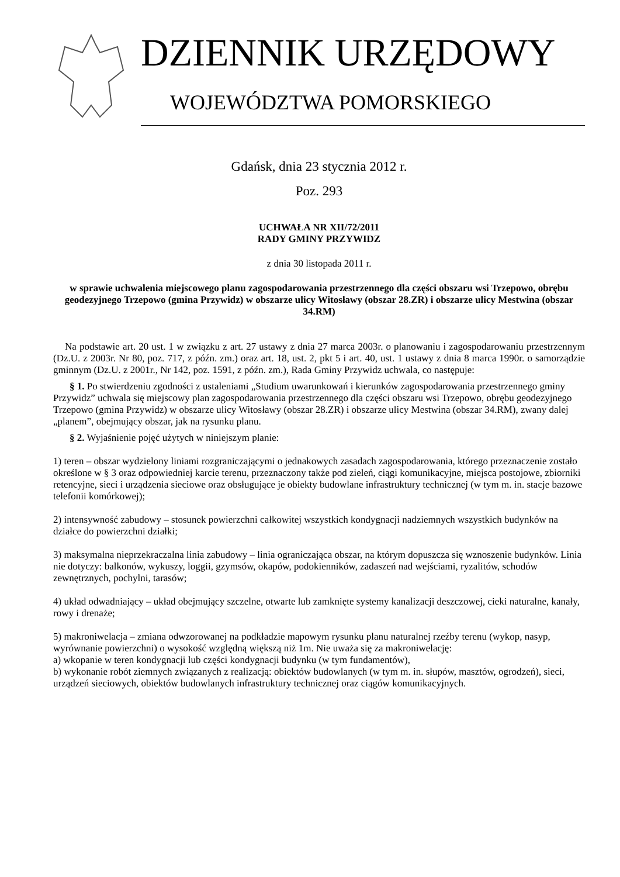DZIENNIK URZĘDOWY
WOJEWÓDZTWA POMORSKIEGO
Gdańsk, dnia 23 stycznia 2012 r.
Poz. 293
UCHWAŁA NR XII/72/2011
RADY GMINY PRZYWIDZ
z dnia 30 listopada 2011 r.
w sprawie uchwalenia miejscowego planu zagospodarowania przestrzennego dla części obszaru wsi Trzepowo, obrębu geodezyjnego Trzepowo (gmina Przywidz) w obszarze ulicy Witosławy (obszar 28.ZR) i obszarze ulicy Mestwina (obszar 34.RM)
Na podstawie art. 20 ust. 1 w związku z art. 27 ustawy z dnia 27 marca 2003r. o planowaniu i zagospodarowaniu przestrzennym (Dz.U. z 2003r. Nr 80, poz. 717, z późn. zm.) oraz art. 18, ust. 2, pkt 5 i art. 40, ust. 1 ustawy z dnia 8 marca 1990r. o samorządzie gminnym (Dz.U. z 2001r., Nr 142, poz. 1591, z późn. zm.), Rada Gminy Przywidz uchwala, co następuje:
§ 1. Po stwierdzeniu zgodności z ustaleniami „Studium uwarunkowań i kierunków zagospodarowania przestrzennego gminy Przywidz” uchwala się miejscowy plan zagospodarowania przestrzennego dla części obszaru wsi Trzepowo, obrębu geodezyjnego Trzepowo (gmina Przywidz) w obszarze ulicy Witosławy (obszar 28.ZR) i obszarze ulicy Mestwina (obszar 34.RM), zwany dalej „planem”, obejmujący obszar, jak na rysunku planu.
§ 2. Wyjaśnienie pojęć użytych w niniejszym planie:
1) teren – obszar wydzielony liniami rozgraniczającymi o jednakowych zasadach zagospodarowania, którego przeznaczenie zostało określone w § 3 oraz odpowiedniej karcie terenu, przeznaczony także pod zieleń, ciągi komunikacyjne, miejsca postojowe, zbiorniki retencyjne, sieci i urządzenia sieciowe oraz obsługujące je obiekty budowlane infrastruktury technicznej (w tym m. in. stacje bazowe telefonii komórkowej);
2) intensywność zabudowy – stosunek powierzchni całkowitej wszystkich kondygnacji nadziemnych wszystkich budynków na działce do powierzchni działki;
3) maksymalna nieprzekraczalna linia zabudowy – linia ograniczająca obszar, na którym dopuszcza się wznoszenie budynków. Linia nie dotyczy: balkonów, wykuszy, loggii, gzymsów, okapów, podokienników, zadaszeń nad wejściami, ryzalitów, schodów zewnętrznych, pochylni, tarasów;
4) układ odwadniający – układ obejmujący szczelne, otwarte lub zamknięte systemy kanalizacji deszczowej, cieki naturalne, kanały, rowy i drenaże;
5) makroniwelacja – zmiana odwzorowanej na podkładzie mapowym rysunku planu naturalnej rzeźby terenu (wykop, nasyp, wyrównanie powierzchni) o wysokość względną większą niż 1m. Nie uważa się za makroniwelację:
a) wkopanie w teren kondygnacji lub części kondygnacji budynku (w tym fundamentów),
b) wykonanie robót ziemnych związanych z realizacją: obiektów budowlanych (w tym m. in. słupów, masztów, ogrodzeń), sieci, urządzeń sieciowych, obiektów budowlanych infrastruktury technicznej oraz ciągów komunikacyjnych.